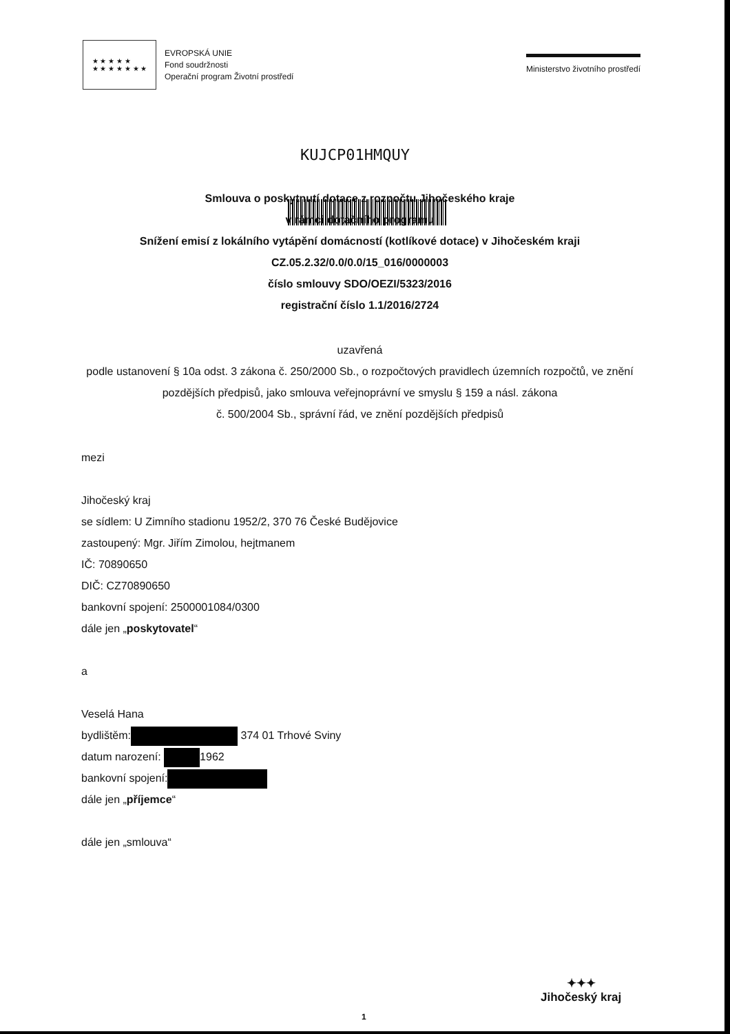★ ★ ★ ★ ★
★ ★ ★ ★ ★ ★ ★
EVROPSKÁ UNIE
Fond soudržnosti
Operační program Životní prostředí
Ministerstvo životního prostředí
KUJCP01HMQUY
Smlouva o poskytnutí dotace z rozpočtu Jihočeského kraje
v rámci dotačního programu
Snížení emisí z lokálního vytápění domácností (kotlíkové dotace) v Jihočeském kraji
CZ.05.2.32/0.0/0.0/15_016/0000003
číslo smlouvy SDO/OEZI/5323/2016
registrační číslo 1.1/2016/2724
uzavřená
podle ustanovení § 10a odst. 3 zákona č. 250/2000 Sb., o rozpočtových pravidlech územních rozpočtů, ve znění
pozdějších předpisů, jako smlouva veřejnoprávní ve smyslu § 159 a násl. zákona
č. 500/2004 Sb., správní řád, ve znění pozdějších předpisů
mezi
Jihočeský kraj
se sídlem: U Zimního stadionu 1952/2, 370 76 České Budějovice
zastoupený: Mgr. Jiřím Zimolou, hejtmanem
IČ: 70890650
DIČ: CZ70890650
bankovní spojení: 2500001084/0300
dále jen „poskytovatel“
a
Veselá Hana
bydlištěm: 374 01 Trhové Sviny
datum narození: 1962
bankovní spojení:
dále jen „příjemce“
dále jen „smlouva“
✦✦✦
Jihočeský kraj
1